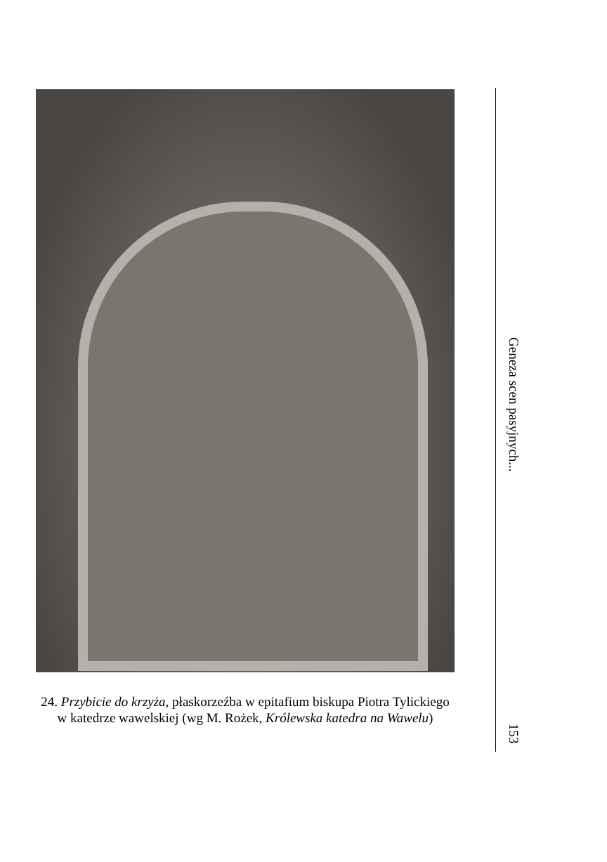24. Przybicie do krzyża, płaskorzeźba w epitafium biskupa Piotra Tylickiego w katedrze wawelskiej (wg M. Rożek, Królewska katedra na Wawelu)
Geneza scen pasyjnych...
153